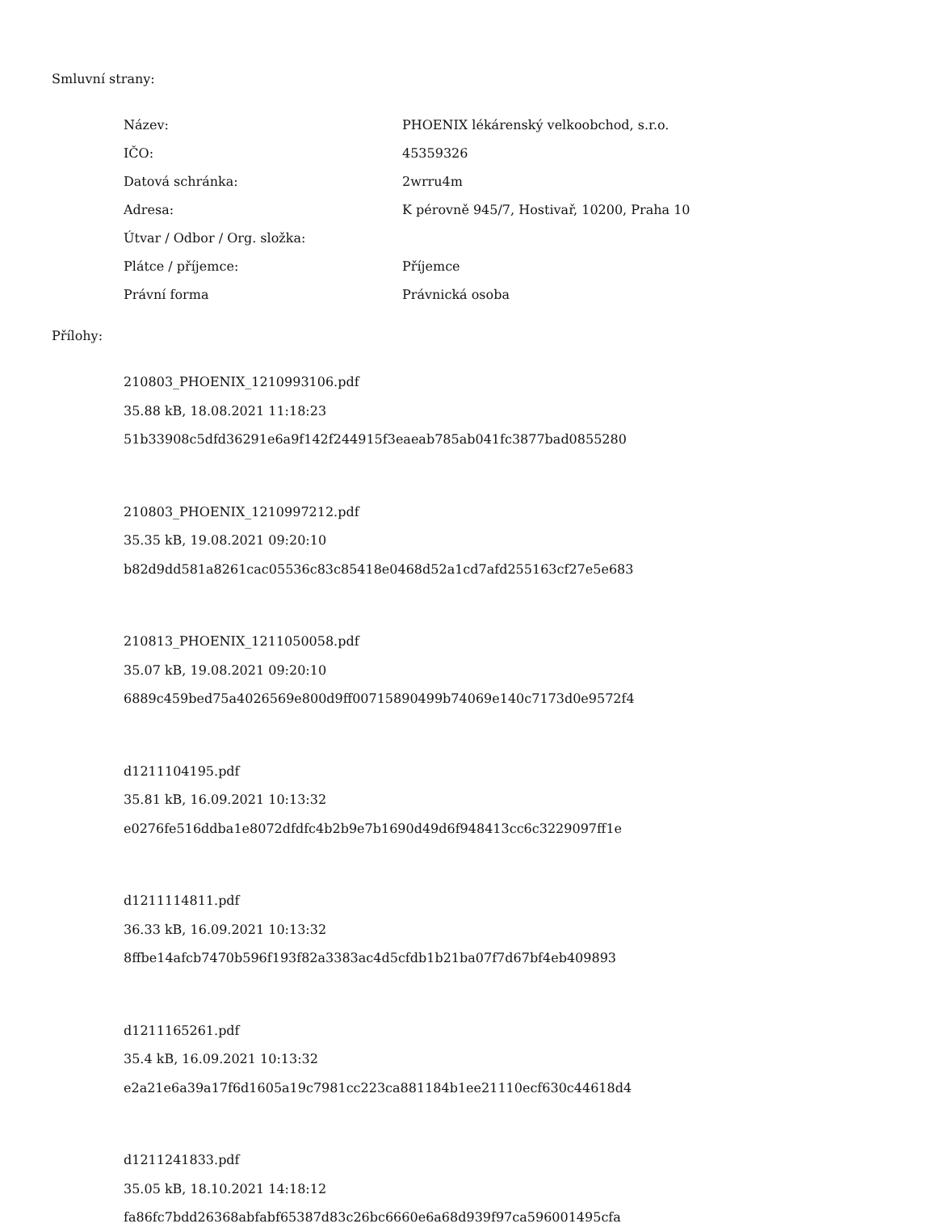Smluvní strany:
| Název: | PHOENIX lékárenský velkoobchod, s.r.o. |
| IČO: | 45359326 |
| Datová schránka: | 2wrru4m |
| Adresa: | K pérovně 945/7, Hostivař, 10200, Praha 10 |
| Útvar / Odbor / Org. složka: | |
| Plátce / příjemce: | Příjemce |
| Právní forma | Právnická osoba |
Přílohy:
210803_PHOENIX_1210993106.pdf
35.88 kB, 18.08.2021 11:18:23
51b33908c5dfd36291e6a9f142f244915f3eaeab785ab041fc3877bad0855280
210803_PHOENIX_1210997212.pdf
35.35 kB, 19.08.2021 09:20:10
b82d9dd581a8261cac05536c83c85418e0468d52a1cd7afd255163cf27e5e683
210813_PHOENIX_1211050058.pdf
35.07 kB, 19.08.2021 09:20:10
6889c459bed75a4026569e800d9ff00715890499b74069e140c7173d0e9572f4
d1211104195.pdf
35.81 kB, 16.09.2021 10:13:32
e0276fe516ddba1e8072dfdfc4b2b9e7b1690d49d6f948413cc6c3229097ff1e
d1211114811.pdf
36.33 kB, 16.09.2021 10:13:32
8ffbe14afcb7470b596f193f82a3383ac4d5cfdb1b21ba07f7d67bf4eb409893
d1211165261.pdf
35.4 kB, 16.09.2021 10:13:32
e2a21e6a39a17f6d1605a19c7981cc223ca881184b1ee21110ecf630c44618d4
d1211241833.pdf
35.05 kB, 18.10.2021 14:18:12
fa86fc7bdd26368abfabf65387d83c26bc6660e6a68d939f97ca596001495cfa